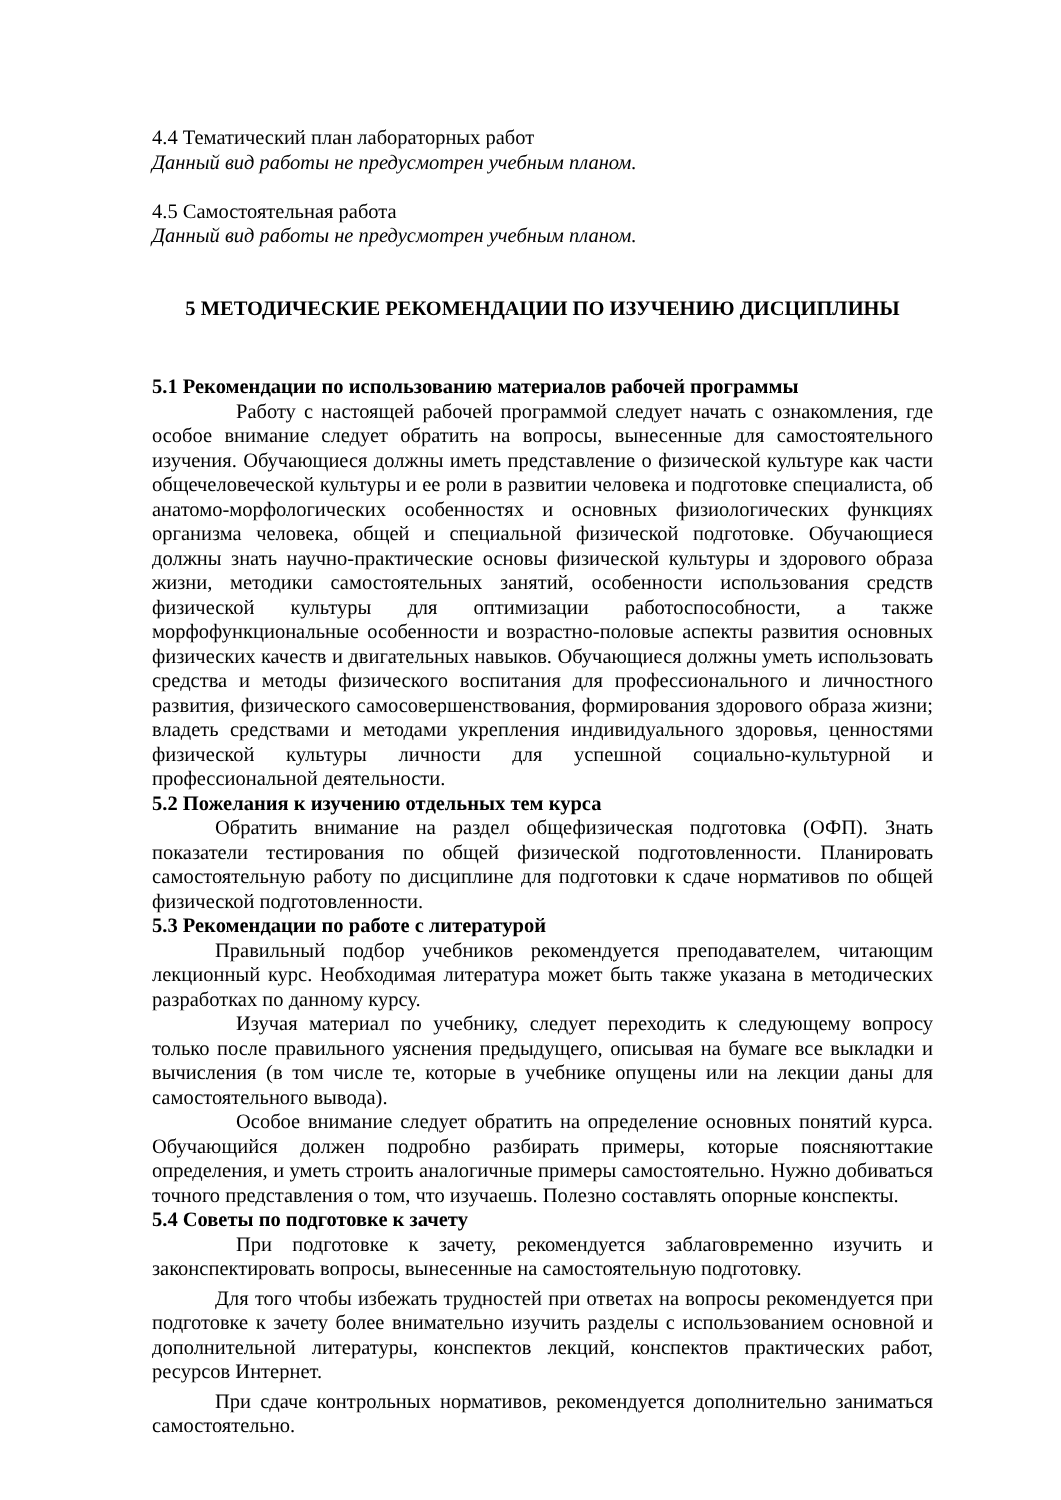4.4 Тематический план лабораторных работ
Данный вид работы не предусмотрен учебным планом.
4.5 Самостоятельная работа
Данный вид работы не предусмотрен учебным планом.
5 МЕТОДИЧЕСКИЕ РЕКОМЕНДАЦИИ ПО ИЗУЧЕНИЮ ДИСЦИПЛИНЫ
5.1 Рекомендации по использованию материалов рабочей программы
Работу с настоящей рабочей программой следует начать с ознакомления, где особое внимание следует обратить на вопросы, вынесенные для самостоятельного изучения. Обучающиеся должны иметь представление о физической культуре как части общечеловеческой культуры и ее роли в развитии человека и подготовке специалиста, об анатомо-морфологических особенностях и основных физиологических функциях организма человека, общей и специальной физической подготовке. Обучающиеся должны знать научно-практические основы физической культуры и здорового образа жизни, методики самостоятельных занятий, особенности использования средств физической культуры для оптимизации работоспособности, а также морфофункциональные особенности и возрастно-половые аспекты развития основных физических качеств и двигательных навыков. Обучающиеся должны уметь использовать средства и методы физического воспитания для профессионального и личностного развития, физического самосовершенствования, формирования здорового образа жизни; владеть средствами и методами укрепления индивидуального здоровья, ценностями физической культуры личности для успешной социально-культурной и профессиональной деятельности.
5.2 Пожелания к изучению отдельных тем курса
Обратить внимание на раздел общефизическая подготовка (ОФП). Знать показатели тестирования по общей физической подготовленности. Планировать самостоятельную работу по дисциплине для подготовки к сдаче нормативов по общей физической подготовленности.
5.3 Рекомендации по работе с литературой
Правильный подбор учебников рекомендуется преподавателем, читающим лекционный курс. Необходимая литература может быть также указана в методических разработках по данному курсу.
Изучая материал по учебнику, следует переходить к следующему вопросу только после правильного уяснения предыдущего, описывая на бумаге все выкладки и вычисления (в том числе те, которые в учебнике опущены или на лекции даны для самостоятельного вывода).
Особое внимание следует обратить на определение основных понятий курса. Обучающийся должен подробно разбирать примеры, которые поясняюттакие определения, и уметь строить аналогичные примеры самостоятельно. Нужно добиваться точного представления о том, что изучаешь. Полезно составлять опорные конспекты.
5.4 Советы по подготовке к зачету
При подготовке к зачету, рекомендуется заблаговременно изучить и законспектировать вопросы, вынесенные на самостоятельную подготовку.
Для того чтобы избежать трудностей при ответах на вопросы рекомендуется при подготовке к зачету более внимательно изучить разделы с использованием основной и дополнительной литературы, конспектов лекций, конспектов практических работ, ресурсов Интернет.
При сдаче контрольных нормативов, рекомендуется дополнительно заниматься самостоятельно.